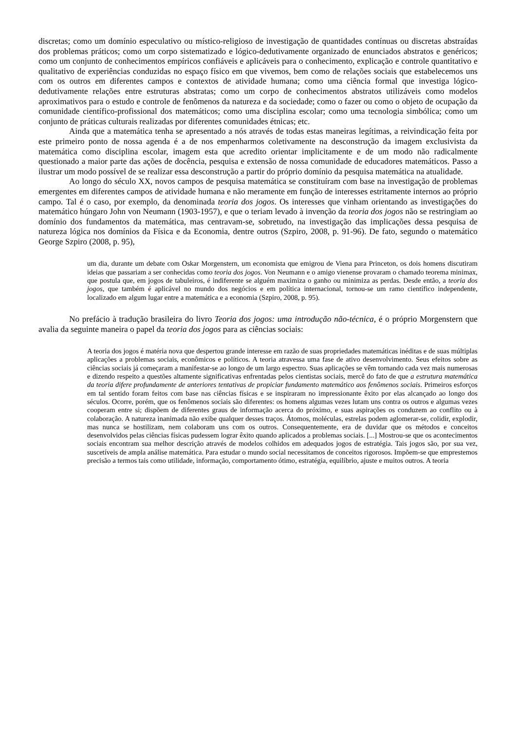discretas; como um domínio especulativo ou místico-religioso de investigação de quantidades contínuas ou discretas abstraídas dos problemas práticos; como um corpo sistematizado e lógico-dedutivamente organizado de enunciados abstratos e genéricos; como um conjunto de conhecimentos empíricos confiáveis e aplicáveis para o conhecimento, explicação e controle quantitativo e qualitativo de experiências conduzidas no espaço físico em que vivemos, bem como de relações sociais que estabelecemos uns com os outros em diferentes campos e contextos de atividade humana; como uma ciência formal que investiga lógico-dedutivamente relações entre estruturas abstratas; como um corpo de conhecimentos abstratos utilizáveis como modelos aproximativos para o estudo e controle de fenômenos da natureza e da sociedade; como o fazer ou como o objeto de ocupação da comunidade científico-profissional dos matemáticos; como uma disciplina escolar; como uma tecnologia simbólica; como um conjunto de práticas culturais realizadas por diferentes comunidades étnicas; etc.
Ainda que a matemática tenha se apresentado a nós através de todas estas maneiras legítimas, a reivindicação feita por este primeiro ponto de nossa agenda é a de nos empenharmos coletivamente na desconstrução da imagem exclusivista da matemática como disciplina escolar, imagem esta que acredito orientar implicitamente e de um modo não radicalmente questionado a maior parte das ações de docência, pesquisa e extensão de nossa comunidade de educadores matemáticos. Passo a ilustrar um modo possível de se realizar essa desconstrução a partir do próprio domínio da pesquisa matemática na atualidade.
Ao longo do século XX, novos campos de pesquisa matemática se constituíram com base na investigação de problemas emergentes em diferentes campos de atividade humana e não meramente em função de interesses estritamente internos ao próprio campo. Tal é o caso, por exemplo, da denominada teoria dos jogos. Os interesses que vinham orientando as investigações do matemático húngaro John von Neumann (1903-1957), e que o teriam levado à invenção da teoria dos jogos não se restringiam ao domínio dos fundamentos da matemática, mas centravam-se, sobretudo, na investigação das implicações dessa pesquisa de natureza lógica nos domínios da Física e da Economia, dentre outros (Szpiro, 2008, p. 91-96). De fato, segundo o matemático George Szpiro (2008, p. 95),
um dia, durante um debate com Oskar Morgenstern, um economista que emigrou de Viena para Princeton, os dois homens discutiram ideias que passariam a ser conhecidas como teoria dos jogos. Von Neumann e o amigo vienense provaram o chamado teorema minimax, que postula que, em jogos de tabuleiros, é indiferente se alguém maximiza o ganho ou minimiza as perdas. Desde então, a teoria dos jogos, que também é aplicável no mundo dos negócios e em política internacional, tornou-se um ramo científico independente, localizado em algum lugar entre a matemática e a economia (Szpiro, 2008, p. 95).
No prefácio à tradução brasileira do livro Teoria dos jogos: uma introdução não-técnica, é o próprio Morgenstern que avalia da seguinte maneira o papel da teoria dos jogos para as ciências sociais:
A teoria dos jogos é matéria nova que despertou grande interesse em razão de suas propriedades matemáticas inéditas e de suas múltiplas aplicações a problemas sociais, econômicos e políticos. A teoria atravessa uma fase de ativo desenvolvimento. Seus efeitos sobre as ciências sociais já começaram a manifestar-se ao longo de um largo espectro. Suas aplicações se vêm tornando cada vez mais numerosas e dizendo respeito a questões altamente significativas enfrentadas pelos cientistas sociais, mercê do fato de que a estrutura matemática da teoria difere profundamente de anteriores tentativas de propiciar fundamento matemático aos fenômenos sociais. Primeiros esforços em tal sentido foram feitos com base nas ciências físicas e se inspiraram no impressionante êxito por elas alcançado ao longo dos séculos. Ocorre, porém, que os fenômenos sociais são diferentes: os homens algumas vezes lutam uns contra os outros e algumas vezes cooperam entre si; dispõem de diferentes graus de informação acerca do próximo, e suas aspirações os conduzem ao conflito ou à colaboração. A natureza inanimada não exibe qualquer desses traços. Átomos, moléculas, estrelas podem aglomerar-se, colidir, explodir, mas nunca se hostilizam, nem colaboram uns com os outros. Consequentemente, era de duvidar que os métodos e conceitos desenvolvidos pelas ciências físicas pudessem lograr êxito quando aplicados a problemas sociais. [...] Mostrou-se que os acontecimentos sociais encontram sua melhor descrição através de modelos colhidos em adequados jogos de estratégia. Tais jogos são, por sua vez, suscetíveis de ampla análise matemática. Para estudar o mundo social necessitamos de conceitos rigorosos. Impõem-se que emprestemos precisão a termos tais como utilidade, informação, comportamento ótimo, estratégia, equilíbrio, ajuste e muitos outros. A teoria